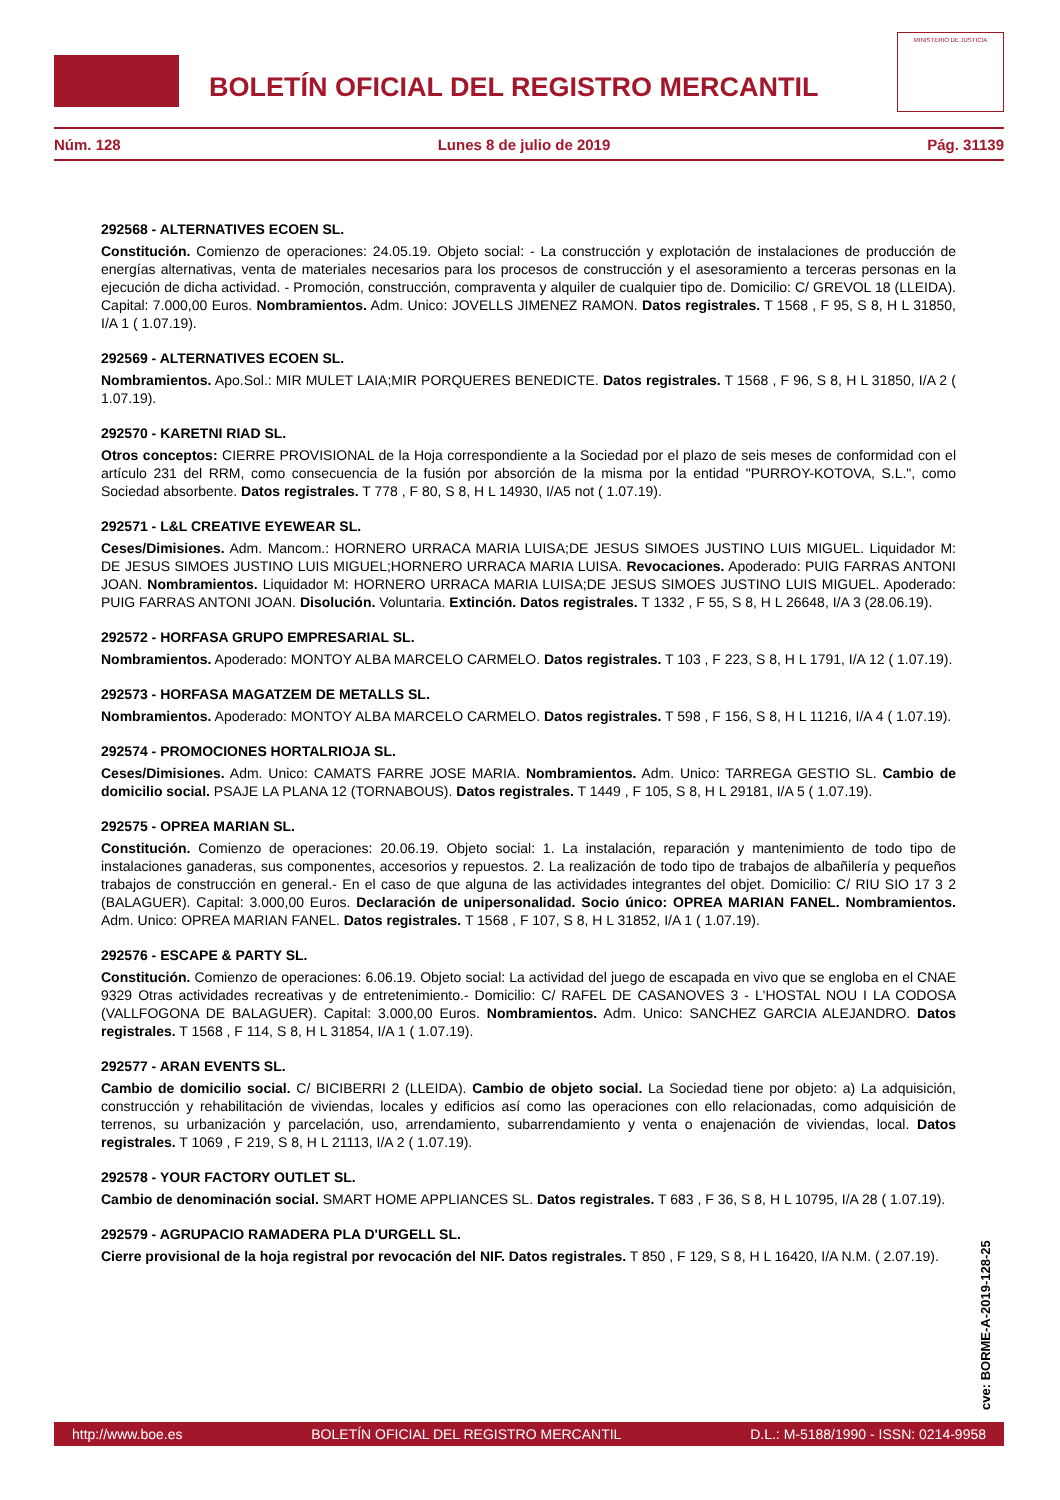BOLETÍN OFICIAL DEL REGISTRO MERCANTIL
MINISTERIO DE JUSTICIA
Núm. 128 Lunes 8 de julio de 2019 Pág. 31139
292568 - ALTERNATIVES ECOEN SL.
Constitución. Comienzo de operaciones: 24.05.19. Objeto social: - La construcción y explotación de instalaciones de producción de energías alternativas, venta de materiales necesarios para los procesos de construcción y el asesoramiento a terceras personas en la ejecución de dicha actividad. - Promoción, construcción, compraventa y alquiler de cualquier tipo de. Domicilio: C/ GREVOL 18 (LLEIDA). Capital: 7.000,00 Euros. Nombramientos. Adm. Unico: JOVELLS JIMENEZ RAMON. Datos registrales. T 1568 , F 95, S 8, H L 31850, I/A 1 ( 1.07.19).
292569 - ALTERNATIVES ECOEN SL.
Nombramientos. Apo.Sol.: MIR MULET LAIA;MIR PORQUERES BENEDICTE. Datos registrales. T 1568 , F 96, S 8, H L 31850, I/A 2 ( 1.07.19).
292570 - KARETNI RIAD SL.
Otros conceptos: CIERRE PROVISIONAL de la Hoja correspondiente a la Sociedad por el plazo de seis meses de conformidad con el artículo 231 del RRM, como consecuencia de la fusión por absorción de la misma por la entidad "PURROY-KOTOVA, S.L.", como Sociedad absorbente. Datos registrales. T 778 , F 80, S 8, H L 14930, I/A5 not ( 1.07.19).
292571 - L&L CREATIVE EYEWEAR SL.
Ceses/Dimisiones. Adm. Mancom.: HORNERO URRACA MARIA LUISA;DE JESUS SIMOES JUSTINO LUIS MIGUEL. Liquidador M: DE JESUS SIMOES JUSTINO LUIS MIGUEL;HORNERO URRACA MARIA LUISA. Revocaciones. Apoderado: PUIG FARRAS ANTONI JOAN. Nombramientos. Liquidador M: HORNERO URRACA MARIA LUISA;DE JESUS SIMOES JUSTINO LUIS MIGUEL. Apoderado: PUIG FARRAS ANTONI JOAN. Disolución. Voluntaria. Extinción. Datos registrales. T 1332 , F 55, S 8, H L 26648, I/A 3 (28.06.19).
292572 - HORFASA GRUPO EMPRESARIAL SL.
Nombramientos. Apoderado: MONTOY ALBA MARCELO CARMELO. Datos registrales. T 103 , F 223, S 8, H L 1791, I/A 12 ( 1.07.19).
292573 - HORFASA MAGATZEM DE METALLS SL.
Nombramientos. Apoderado: MONTOY ALBA MARCELO CARMELO. Datos registrales. T 598 , F 156, S 8, H L 11216, I/A 4 ( 1.07.19).
292574 - PROMOCIONES HORTALRIOJA SL.
Ceses/Dimisiones. Adm. Unico: CAMATS FARRE JOSE MARIA. Nombramientos. Adm. Unico: TARREGA GESTIO SL. Cambio de domicilio social. PSAJE LA PLANA 12 (TORNABOUS). Datos registrales. T 1449 , F 105, S 8, H L 29181, I/A 5 ( 1.07.19).
292575 - OPREA MARIAN SL.
Constitución. Comienzo de operaciones: 20.06.19. Objeto social: 1. La instalación, reparación y mantenimiento de todo tipo de instalaciones ganaderas, sus componentes, accesorios y repuestos. 2. La realización de todo tipo de trabajos de albañilería y pequeños trabajos de construcción en general.- En el caso de que alguna de las actividades integrantes del objet. Domicilio: C/ RIU SIO 17 3 2 (BALAGUER). Capital: 3.000,00 Euros. Declaración de unipersonalidad. Socio único: OPREA MARIAN FANEL. Nombramientos. Adm. Unico: OPREA MARIAN FANEL. Datos registrales. T 1568 , F 107, S 8, H L 31852, I/A 1 ( 1.07.19).
292576 - ESCAPE & PARTY SL.
Constitución. Comienzo de operaciones: 6.06.19. Objeto social: La actividad del juego de escapada en vivo que se engloba en el CNAE 9329 Otras actividades recreativas y de entretenimiento.- Domicilio: C/ RAFEL DE CASANOVES 3 - L'HOSTAL NOU I LA CODOSA (VALLFOGONA DE BALAGUER). Capital: 3.000,00 Euros. Nombramientos. Adm. Unico: SANCHEZ GARCIA ALEJANDRO. Datos registrales. T 1568 , F 114, S 8, H L 31854, I/A 1 ( 1.07.19).
292577 - ARAN EVENTS SL.
Cambio de domicilio social. C/ BICIBERRI 2 (LLEIDA). Cambio de objeto social. La Sociedad tiene por objeto: a) La adquisición, construcción y rehabilitación de viviendas, locales y edificios así como las operaciones con ello relacionadas, como adquisición de terrenos, su urbanización y parcelación, uso, arrendamiento, subarrendamiento y venta o enajenación de viviendas, local. Datos registrales. T 1069 , F 219, S 8, H L 21113, I/A 2 ( 1.07.19).
292578 - YOUR FACTORY OUTLET SL.
Cambio de denominación social. SMART HOME APPLIANCES SL. Datos registrales. T 683 , F 36, S 8, H L 10795, I/A 28 ( 1.07.19).
292579 - AGRUPACIO RAMADERA PLA D'URGELL SL.
Cierre provisional de la hoja registral por revocación del NIF. Datos registrales. T 850 , F 129, S 8, H L 16420, I/A N.M. ( 2.07.19).
cve: BORME-A-2019-128-25
http://www.boe.es BOLETÍN OFICIAL DEL REGISTRO MERCANTIL D.L.: M-5188/1990 - ISSN: 0214-9958